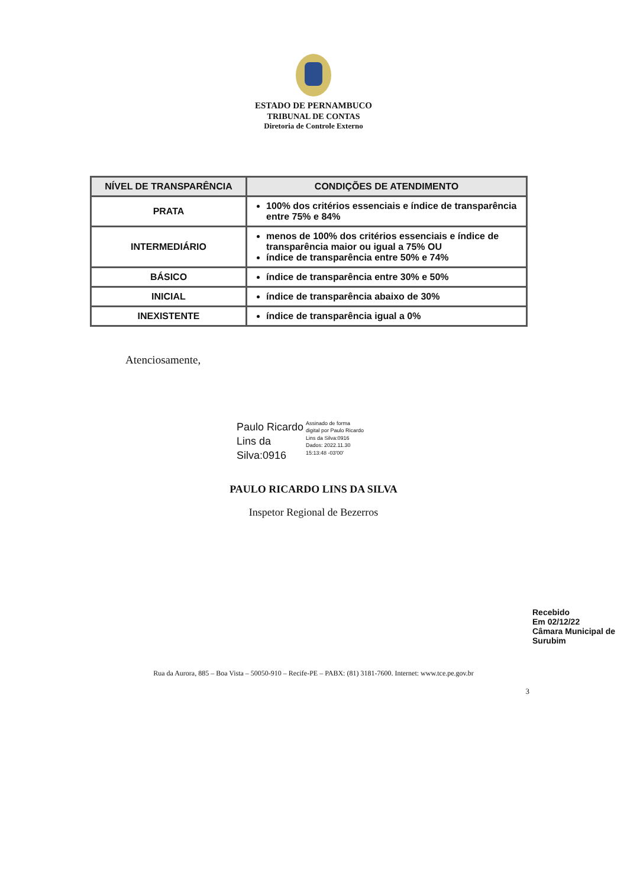ESTADO DE PERNAMBUCO
TRIBUNAL DE CONTAS
Diretoria de Controle Externo
| NÍVEL DE TRANSPARÊNCIA | CONDIÇÕES DE ATENDIMENTO |
| --- | --- |
| PRATA | 100% dos critérios essenciais e índice de transparência entre 75% e 84% |
| INTERMEDIÁRIO | menos de 100% dos critérios essenciais e índice de transparência maior ou igual a 75% OU índice de transparência entre 50% e 74% |
| BÁSICO | índice de transparência entre 30% e 50% |
| INICIAL | índice de transparência abaixo de 30% |
| INEXISTENTE | índice de transparência igual a 0% |
Atenciosamente,
Paulo Ricardo
Lins da
Silva:0916
Assinado de forma
digital por Paulo Ricardo
Lins da Silva:0916
Dados: 2022.11.30
15:13:48 -03'00'
PAULO RICARDO LINS DA SILVA
Inspetor Regional de Bezerros
Recebido
Em 02/12/22
Câmara Municipal de Surubim
Rua da Aurora, 885 – Boa Vista – 50050-910 – Recife-PE – PABX: (81) 3181-7600. Internet: www.tce.pe.gov.br
3